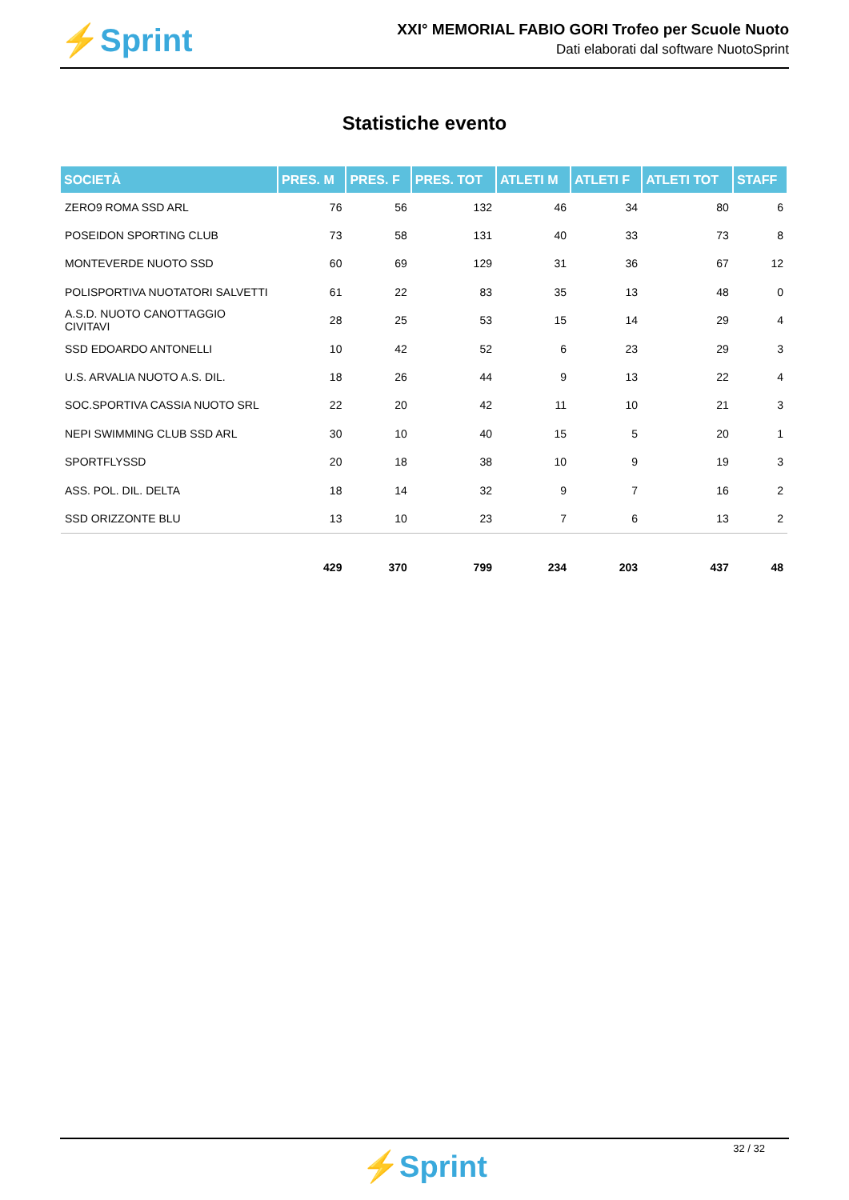⚡Sprint
XXI° MEMORIAL FABIO GORI Trofeo per Scuole Nuoto
Dati elaborati dal software NuotoSprint
Statistiche evento
| SOCIETÀ | PRES. M | PRES. F | PRES. TOT | ATLETI M | ATLETI F | ATLETI TOT | STAFF |
| --- | --- | --- | --- | --- | --- | --- | --- |
| ZERO9 ROMA SSD ARL | 76 | 56 | 132 | 46 | 34 | 80 | 6 |
| POSEIDON SPORTING CLUB | 73 | 58 | 131 | 40 | 33 | 73 | 8 |
| MONTEVERDE NUOTO SSD | 60 | 69 | 129 | 31 | 36 | 67 | 12 |
| POLISPORTIVA NUOTATORI SALVETTI | 61 | 22 | 83 | 35 | 13 | 48 | 0 |
| A.S.D. NUOTO CANOTTAGGIO CIVITAVI | 28 | 25 | 53 | 15 | 14 | 29 | 4 |
| SSD EDOARDO ANTONELLI | 10 | 42 | 52 | 6 | 23 | 29 | 3 |
| U.S. ARVALIA NUOTO A.S. DIL. | 18 | 26 | 44 | 9 | 13 | 22 | 4 |
| SOC.SPORTIVA CASSIA NUOTO SRL | 22 | 20 | 42 | 11 | 10 | 21 | 3 |
| NEPI SWIMMING CLUB SSD ARL | 30 | 10 | 40 | 15 | 5 | 20 | 1 |
| SPORTFLYSSD | 20 | 18 | 38 | 10 | 9 | 19 | 3 |
| ASS. POL. DIL. DELTA | 18 | 14 | 32 | 9 | 7 | 16 | 2 |
| SSD ORIZZONTE BLU | 13 | 10 | 23 | 7 | 6 | 13 | 2 |
| | 429 | 370 | 799 | 234 | 203 | 437 | 48 |
32 / 32
⚡Sprint